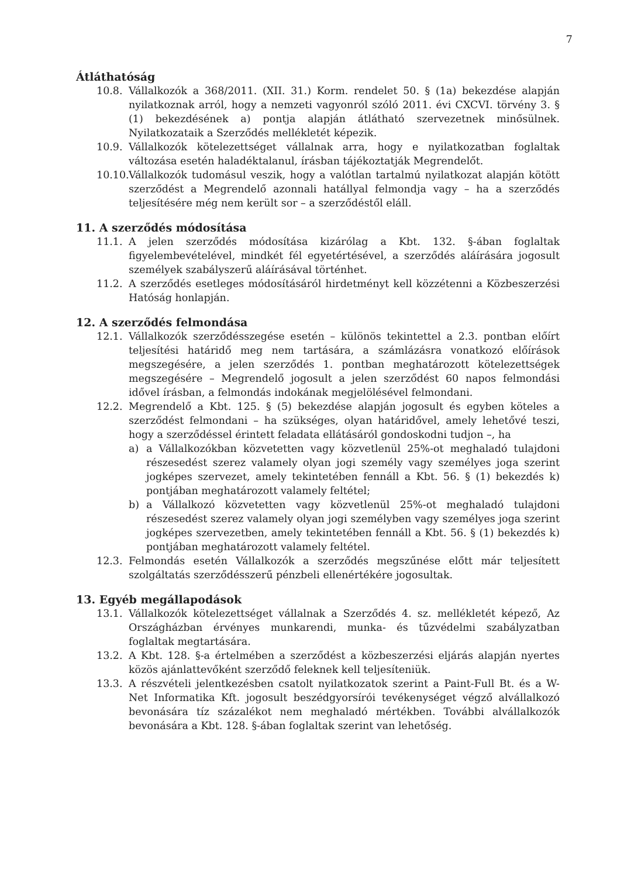7
Átláthatóság
10.8. Vállalkozók a 368/2011. (XII. 31.) Korm. rendelet 50. § (1a) bekezdése alapján nyilatkoznak arról, hogy a nemzeti vagyonról szóló 2011. évi CXCVI. törvény 3. § (1) bekezdésének a) pontja alapján átlátható szervezetnek minősülnek. Nyilatkozataik a Szerződés mellékletét képezik.
10.9. Vállalkozók kötelezettséget vállalnak arra, hogy e nyilatkozatban foglaltak változása esetén haladéktalanul, írásban tájékoztatják Megrendelőt.
10.10. Vállalkozók tudomásul veszik, hogy a valótlan tartalmú nyilatkozat alapján kötött szerződést a Megrendelő azonnali hatállyal felmondja vagy – ha a szerződés teljesítésére még nem került sor – a szerződéstől eláll.
11. A szerződés módosítása
11.1. A jelen szerződés módosítása kizárólag a Kbt. 132. §-ában foglaltak figyelembevételével, mindkét fél egyetértésével, a szerződés aláírására jogosult személyek szabályszerű aláírásával történhet.
11.2. A szerződés esetleges módosításáról hirdetményt kell közzétenni a Közbeszerzési Hatóság honlapján.
12. A szerződés felmondása
12.1. Vállalkozók szerződésszegése esetén – különös tekintettel a 2.3. pontban előírt teljesítési határidő meg nem tartására, a számlázásra vonatkozó előírások megszegésére, a jelen szerződés 1. pontban meghatározott kötelezettségek megszegésére – Megrendelő jogosult a jelen szerződést 60 napos felmondási idővel írásban, a felmondás indokának megjelölésével felmondani.
12.2. Megrendelő a Kbt. 125. § (5) bekezdése alapján jogosult és egyben köteles a szerződést felmondani – ha szükséges, olyan határidővel, amely lehetővé teszi, hogy a szerződéssel érintett feladata ellátásáról gondoskodni tudjon –, ha
a) a Vállalkozókban közvetetten vagy közvetlenül 25%-ot meghaladó tulajdoni részesedést szerez valamely olyan jogi személy vagy személyes joga szerint jogképes szervezet, amely tekintetében fennáll a Kbt. 56. § (1) bekezdés k) pontjában meghatározott valamely feltétel;
b) a Vállalkozó közvetetten vagy közvetlenül 25%-ot meghaladó tulajdoni részesedést szerez valamely olyan jogi személyben vagy személyes joga szerint jogképes szervezetben, amely tekintetében fennáll a Kbt. 56. § (1) bekezdés k) pontjában meghatározott valamely feltétel.
12.3. Felmondás esetén Vállalkozók a szerződés megszűnése előtt már teljesített szolgáltatás szerződésszerű pénzbeli ellenértékére jogosultak.
13. Egyéb megállapodások
13.1. Vállalkozók kötelezettséget vállalnak a Szerződés 4. sz. mellékletét képező, Az Országházban érvényes munkarendi, munka- és tűzvédelmi szabályzatban foglaltak megtartására.
13.2. A Kbt. 128. §-a értelmében a szerződést a közbeszerzési eljárás alapján nyertes közös ajánlattevőként szerződő feleknek kell teljesíteniük.
13.3. A részvételi jelentkezésben csatolt nyilatkozatok szerint a Paint-Full Bt. és a W-Net Informatika Kft. jogosult beszédgyorsírói tevékenységet végző alvállalkozó bevonására tíz százalékot nem meghaladó mértékben. További alvállalkozók bevonására a Kbt. 128. §-ában foglaltak szerint van lehetőség.